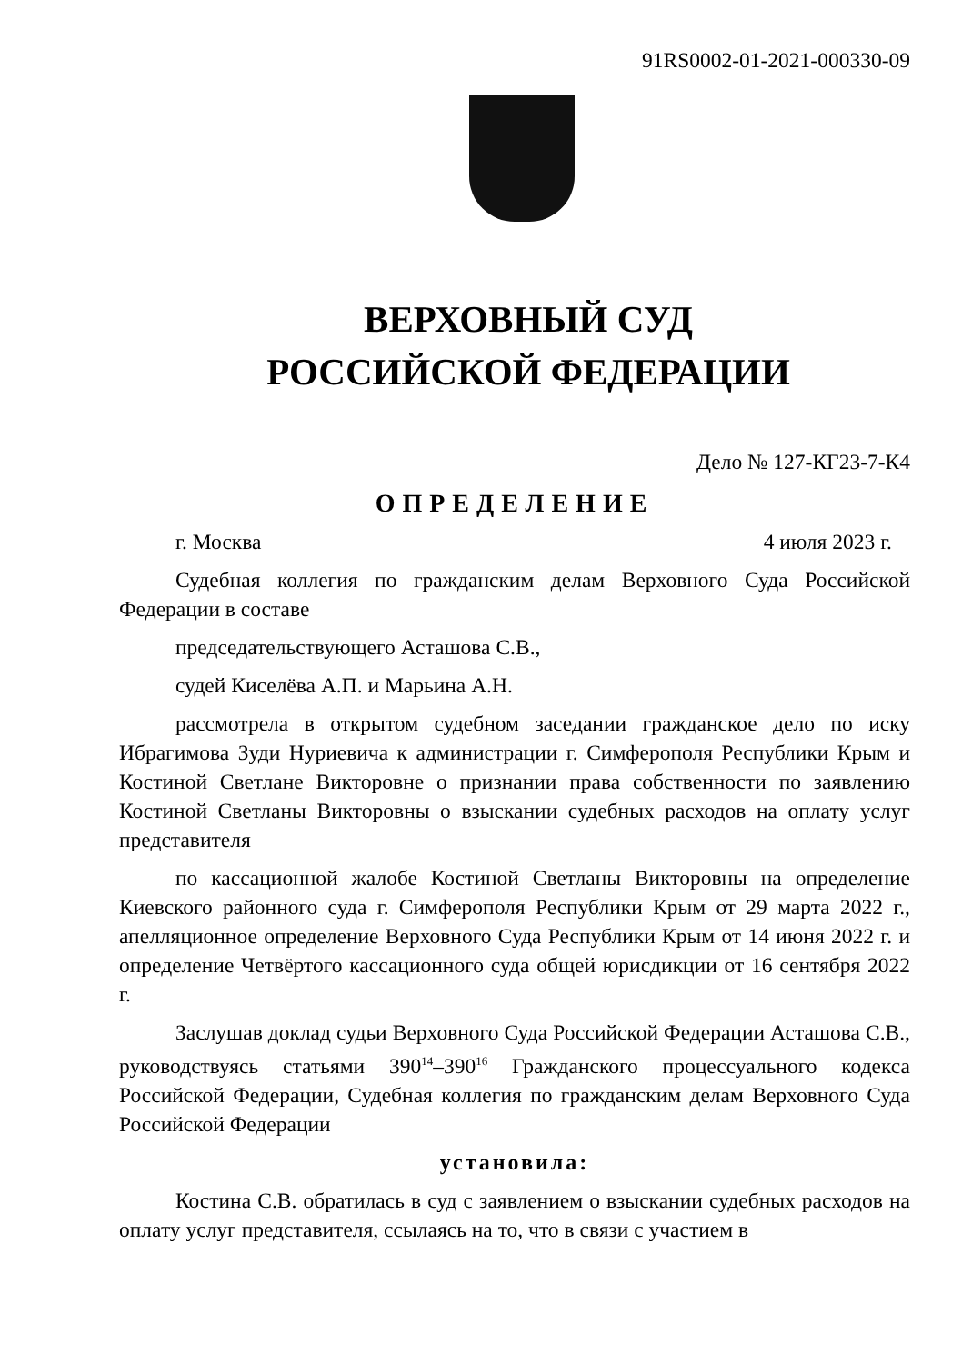91RS0002-01-2021-000330-09
ВЕРХОВНЫЙ СУД
РОССИЙСКОЙ ФЕДЕРАЦИИ
Дело № 127-КГ23-7-К4
ОПРЕДЕЛЕНИЕ
г. Москва 4 июля 2023 г.
Судебная коллегия по гражданским делам Верховного Суда Российской Федерации в составе
председательствующего Асташова С.В.,
судей Киселёва А.П. и Марьина А.Н.
рассмотрела в открытом судебном заседании гражданское дело по иску Ибрагимова Зуди Нуриевича к администрации г. Симферополя Республики Крым и Костиной Светлане Викторовне о признании права собственности по заявлению Костиной Светланы Викторовны о взыскании судебных расходов на оплату услуг представителя
по кассационной жалобе Костиной Светланы Викторовны на определение Киевского районного суда г. Симферополя Республики Крым от 29 марта 2022 г., апелляционное определение Верховного Суда Республики Крым от 14 июня 2022 г. и определение Четвёртого кассационного суда общей юрисдикции от 16 сентября 2022 г.
Заслушав доклад судьи Верховного Суда Российской Федерации Асташова С.В., руководствуясь статьями 390<sup>14</sup>–390<sup>16</sup> Гражданского процессуального кодекса Российской Федерации, Судебная коллегия по гражданским делам Верховного Суда Российской Федерации
установила:
Костина С.В. обратилась в суд с заявлением о взыскании судебных расходов на оплату услуг представителя, ссылаясь на то, что в связи с участием в